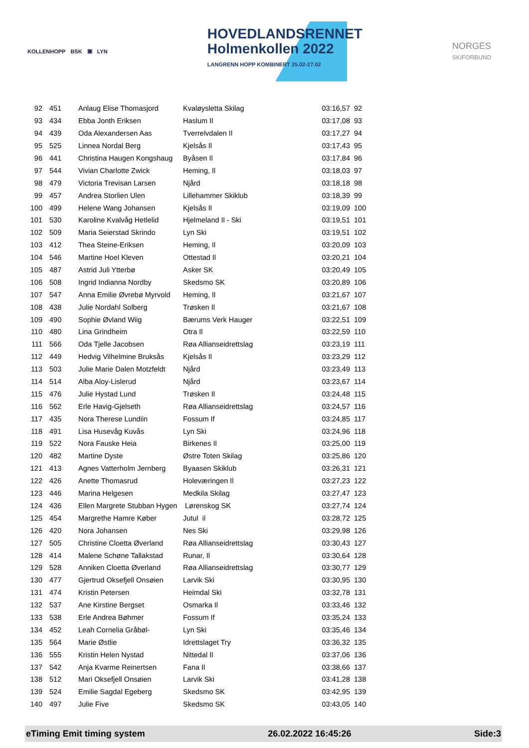KOLLENHOPP BSK ▣ LYN
HOVEDLANDSRENNET
Holmenkollen 2022
LANGRENN HOPP KOMBINERT 25.02-27.02
NORGES
SKIFORBUND
| 92 | 451 | Anlaug Elise Thomasjord | Kvaløysletta Skilag | 03:16,57 | 92 |
| 93 | 434 | Ebba Jonth Eriksen | Haslum Il | 03:17,08 | 93 |
| 94 | 439 | Oda Alexandersen Aas | Tverrelvdalen Il | 03:17,27 | 94 |
| 95 | 525 | Linnea Nordal Berg | Kjelsås Il | 03:17,43 | 95 |
| 96 | 441 | Christina Haugen Kongshaug | Byåsen Il | 03:17,84 | 96 |
| 97 | 544 | Vivian Charlotte Zwick | Heming, Il | 03:18,03 | 97 |
| 98 | 479 | Victoria Trevisan Larsen | Njård | 03:18,18 | 98 |
| 99 | 457 | Andrea Storlien Ulen | Lillehammer Skiklub | 03:18,39 | 99 |
| 100 | 499 | Helene Wang Johansen | Kjelsås Il | 03:19,09 | 100 |
| 101 | 530 | Karoline Kvalvåg Hetlelid | Hjelmeland Il - Ski | 03:19,51 | 101 |
| 102 | 509 | Maria Seierstad Skrindo | Lyn Ski | 03:19,51 | 102 |
| 103 | 412 | Thea Steine-Eriksen | Heming, Il | 03:20,09 | 103 |
| 104 | 546 | Martine Hoel Kleven | Ottestad Il | 03:20,21 | 104 |
| 105 | 487 | Astrid Juli Ytterbø | Asker SK | 03:20,49 | 105 |
| 106 | 508 | Ingrid Indianna Nordby | Skedsmo SK | 03:20,89 | 106 |
| 107 | 547 | Anna Emilie Øvrebø Myrvold | Heming, Il | 03:21,67 | 107 |
| 108 | 438 | Julie Nordahl Solberg | Trøsken Il | 03:21,67 | 108 |
| 109 | 490 | Sophie Øvland Wiig | Bærums Verk Hauger | 03:22,51 | 109 |
| 110 | 480 | Lina Grindheim | Otra Il | 03:22,59 | 110 |
| 111 | 566 | Oda Tjelle Jacobsen | Røa Allianseidrettslag | 03:23,19 | 111 |
| 112 | 449 | Hedvig Vilhelmine Bruksås | Kjelsås Il | 03:23,29 | 112 |
| 113 | 503 | Julie Marie Dalen Motzfeldt | Njård | 03:23,49 | 113 |
| 114 | 514 | Alba Aloy-Lislerud | Njård | 03:23,67 | 114 |
| 115 | 476 | Julie Hystad Lund | Trøsken Il | 03:24,48 | 115 |
| 116 | 562 | Erle Havig-Gjelseth | Røa Allianseidrettslag | 03:24,57 | 116 |
| 117 | 435 | Nora Therese Lundiin | Fossum If | 03:24,85 | 117 |
| 118 | 491 | Lisa Husevåg Kuvås | Lyn Ski | 03:24,96 | 118 |
| 119 | 522 | Nora Fauske Heia | Birkenes Il | 03:25,00 | 119 |
| 120 | 482 | Martine Dyste | Østre Toten Skilag | 03:25,86 | 120 |
| 121 | 413 | Agnes Vatterholm Jernberg | Byaasen Skiklub | 03:26,31 | 121 |
| 122 | 426 | Anette Thomasrud | Holeværingen Il | 03:27,23 | 122 |
| 123 | 446 | Marina Helgesen | Medkila Skilag | 03:27,47 | 123 |
| 124 | 436 | Ellen Margrete Stubban Hygen | Lørenskog SK | 03:27,74 | 124 |
| 125 | 454 | Margrethe Hamre Køber | Jutul il | 03:28,72 | 125 |
| 126 | 420 | Nora Johansen | Nes Ski | 03:29,98 | 126 |
| 127 | 505 | Christine Cloetta Øverland | Røa Allianseidrettslag | 03:30,43 | 127 |
| 128 | 414 | Malene Schøne Tallakstad | Runar, Il | 03:30,64 | 128 |
| 129 | 528 | Anniken Cloetta Øverland | Røa Allianseidrettslag | 03:30,77 | 129 |
| 130 | 477 | Gjertrud Oksefjell Onsøien | Larvik Ski | 03:30,95 | 130 |
| 131 | 474 | Kristin Petersen | Heimdal Ski | 03:32,78 | 131 |
| 132 | 537 | Ane Kirstine Bergset | Osmarka Il | 03:33,46 | 132 |
| 133 | 538 | Erle Andrea Bøhmer | Fossum If | 03:35,24 | 133 |
| 134 | 452 | Leah Cornelia Gråbøl- | Lyn Ski | 03:35,46 | 134 |
| 135 | 564 | Marie Østlie | Idrettslaget Try | 03:36,32 | 135 |
| 136 | 555 | Kristin Helen Nystad | Nittedal Il | 03:37,06 | 136 |
| 137 | 542 | Anja Kvarme Reinertsen | Fana Il | 03:38,66 | 137 |
| 138 | 512 | Mari Oksefjell Onsøien | Larvik Ski | 03:41,28 | 138 |
| 139 | 524 | Emilie Sagdal Egeberg | Skedsmo SK | 03:42,95 | 139 |
| 140 | 497 | Julie Five | Skedsmo SK | 03:43,05 | 140 |
eTiming Emit timing system 26.02.2022 16:45:26 Side:3